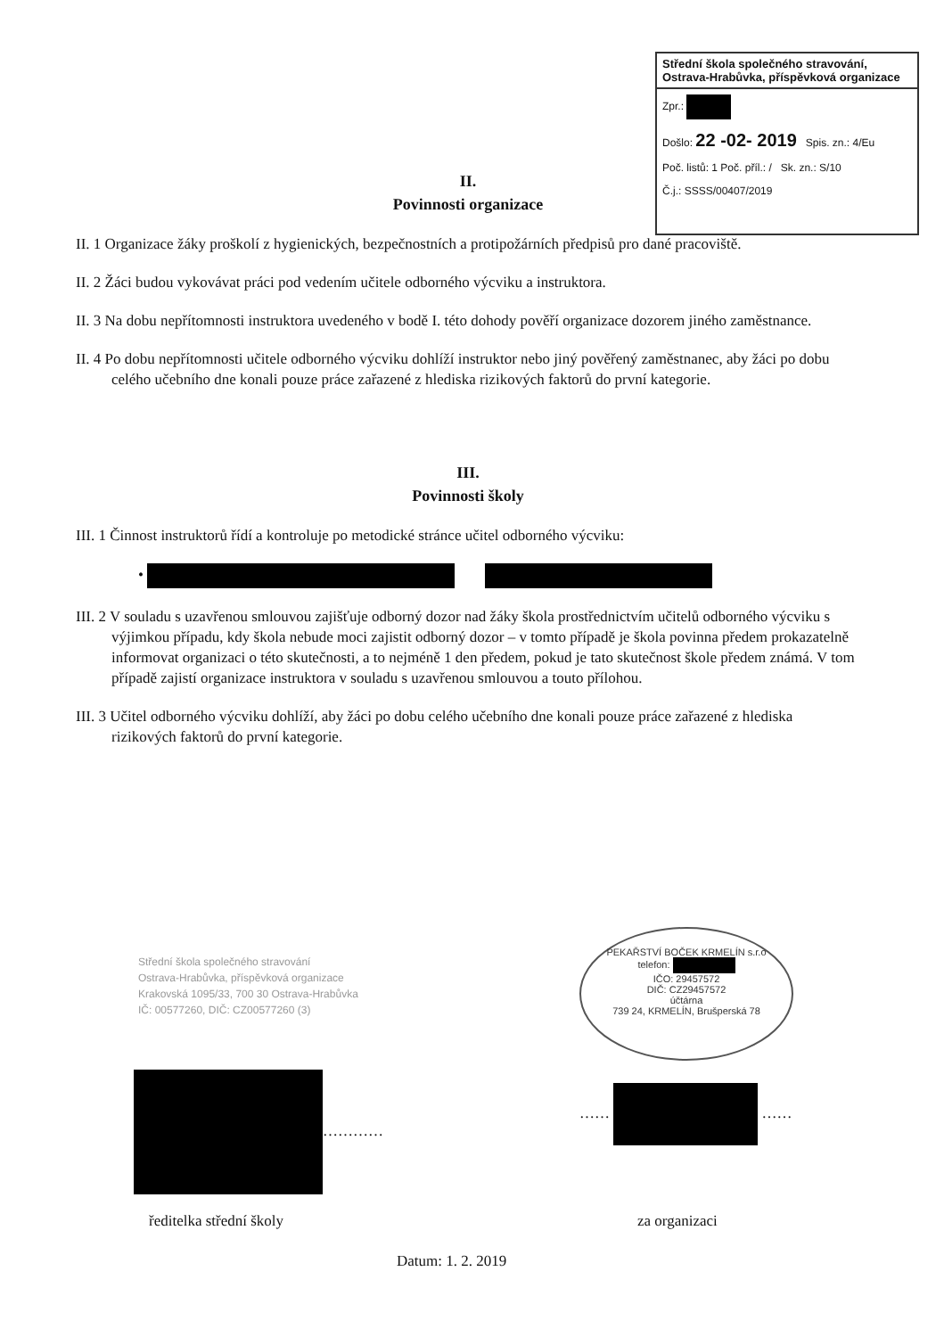Střední škola společného stravování, Ostrava-Hrabůvka, příspěvková organizace
Zpr.:
Došlo: 22 -02- 2019 Spis. zn.: 4/Eu
Poč. listů: 1 Poč. příl.: / Sk. zn.: S/10
Č.j.: SSSS/00407/2019
II.
Povinnosti organizace
II. 1 Organizace žáky proškolí z hygienických, bezpečnostních a protipožárních předpisů pro dané pracoviště.
II. 2 Žáci budou vykovávat práci pod vedením učitele odborného výcviku a instruktora.
II. 3 Na dobu nepřítomnosti instruktora uvedeného v bodě I. této dohody pověří organizace dozorem jiného zaměstnance.
II. 4 Po dobu nepřítomnosti učitele odborného výcviku dohlíží instruktor nebo jiný pověřený zaměstnanec, aby žáci po dobu celého učebního dne konali pouze práce zařazené z hlediska rizikových faktorů do první kategorie.
III.
Povinnosti školy
III. 1 Činnost instruktorů řídí a kontroluje po metodické stránce učitel odborného výcviku:
•
III. 2 V souladu s uzavřenou smlouvou zajišťuje odborný dozor nad žáky škola prostřednictvím učitelů odborného výcviku s výjimkou případu, kdy škola nebude moci zajistit odborný dozor – v tomto případě je škola povinna předem prokazatelně informovat organizaci o této skutečnosti, a to nejméně 1 den předem, pokud je tato skutečnost škole předem známá. V tom případě zajistí organizace instruktora v souladu s uzavřenou smlouvou a touto přílohou.
III. 3 Učitel odborného výcviku dohlíží, aby žáci po dobu celého učebního dne konali pouze práce zařazené z hlediska rizikových faktorů do první kategorie.
Střední škola společného stravování
Ostrava-Hrabůvka, příspěvková organizace
Krakovská 1095/33, 700 30 Ostrava-Hrabůvka
IČ: 00577260, DIČ: CZ00577260 (3)
PEKAŘSTVÍ BOČEK KRMELÍN s.r.o
telefon:
IČO: 29457572
DIČ: CZ29457572
účtárna
739 24, KRMELÍN, Brušperská 78
…………
…… ……
ředitelka střední školy za organizaci
Datum: 1. 2. 2019